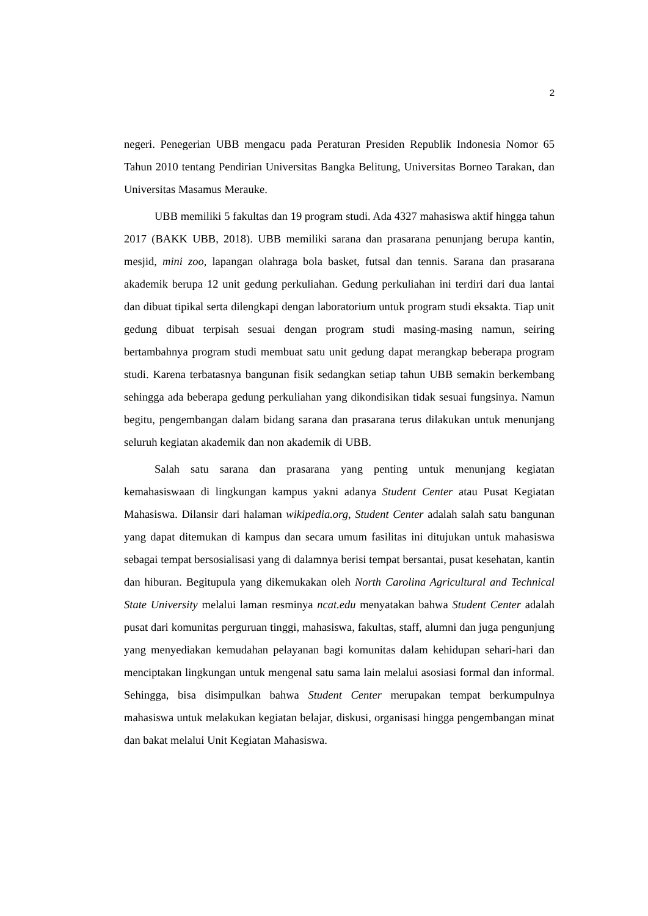2
negeri. Penegerian UBB mengacu pada Peraturan Presiden Republik Indonesia Nomor 65 Tahun 2010 tentang Pendirian Universitas Bangka Belitung, Universitas Borneo Tarakan, dan Universitas Masamus Merauke.
UBB memiliki 5 fakultas dan 19 program studi. Ada 4327 mahasiswa aktif hingga tahun 2017 (BAKK UBB, 2018). UBB memiliki sarana dan prasarana penunjang berupa kantin, mesjid, mini zoo, lapangan olahraga bola basket, futsal dan tennis. Sarana dan prasarana akademik berupa 12 unit gedung perkuliahan. Gedung perkuliahan ini terdiri dari dua lantai dan dibuat tipikal serta dilengkapi dengan laboratorium untuk program studi eksakta. Tiap unit gedung dibuat terpisah sesuai dengan program studi masing-masing namun, seiring bertambahnya program studi membuat satu unit gedung dapat merangkap beberapa program studi. Karena terbatasnya bangunan fisik sedangkan setiap tahun UBB semakin berkembang sehingga ada beberapa gedung perkuliahan yang dikondisikan tidak sesuai fungsinya. Namun begitu, pengembangan dalam bidang sarana dan prasarana terus dilakukan untuk menunjang seluruh kegiatan akademik dan non akademik di UBB.
Salah satu sarana dan prasarana yang penting untuk menunjang kegiatan kemahasiswaan di lingkungan kampus yakni adanya Student Center atau Pusat Kegiatan Mahasiswa. Dilansir dari halaman wikipedia.org, Student Center adalah salah satu bangunan yang dapat ditemukan di kampus dan secara umum fasilitas ini ditujukan untuk mahasiswa sebagai tempat bersosialisasi yang di dalamnya berisi tempat bersantai, pusat kesehatan, kantin dan hiburan. Begitupula yang dikemukakan oleh North Carolina Agricultural and Technical State University melalui laman resminya ncat.edu menyatakan bahwa Student Center adalah pusat dari komunitas perguruan tinggi, mahasiswa, fakultas, staff, alumni dan juga pengunjung yang menyediakan kemudahan pelayanan bagi komunitas dalam kehidupan sehari-hari dan menciptakan lingkungan untuk mengenal satu sama lain melalui asosiasi formal dan informal. Sehingga, bisa disimpulkan bahwa Student Center merupakan tempat berkumpulnya mahasiswa untuk melakukan kegiatan belajar, diskusi, organisasi hingga pengembangan minat dan bakat melalui Unit Kegiatan Mahasiswa.